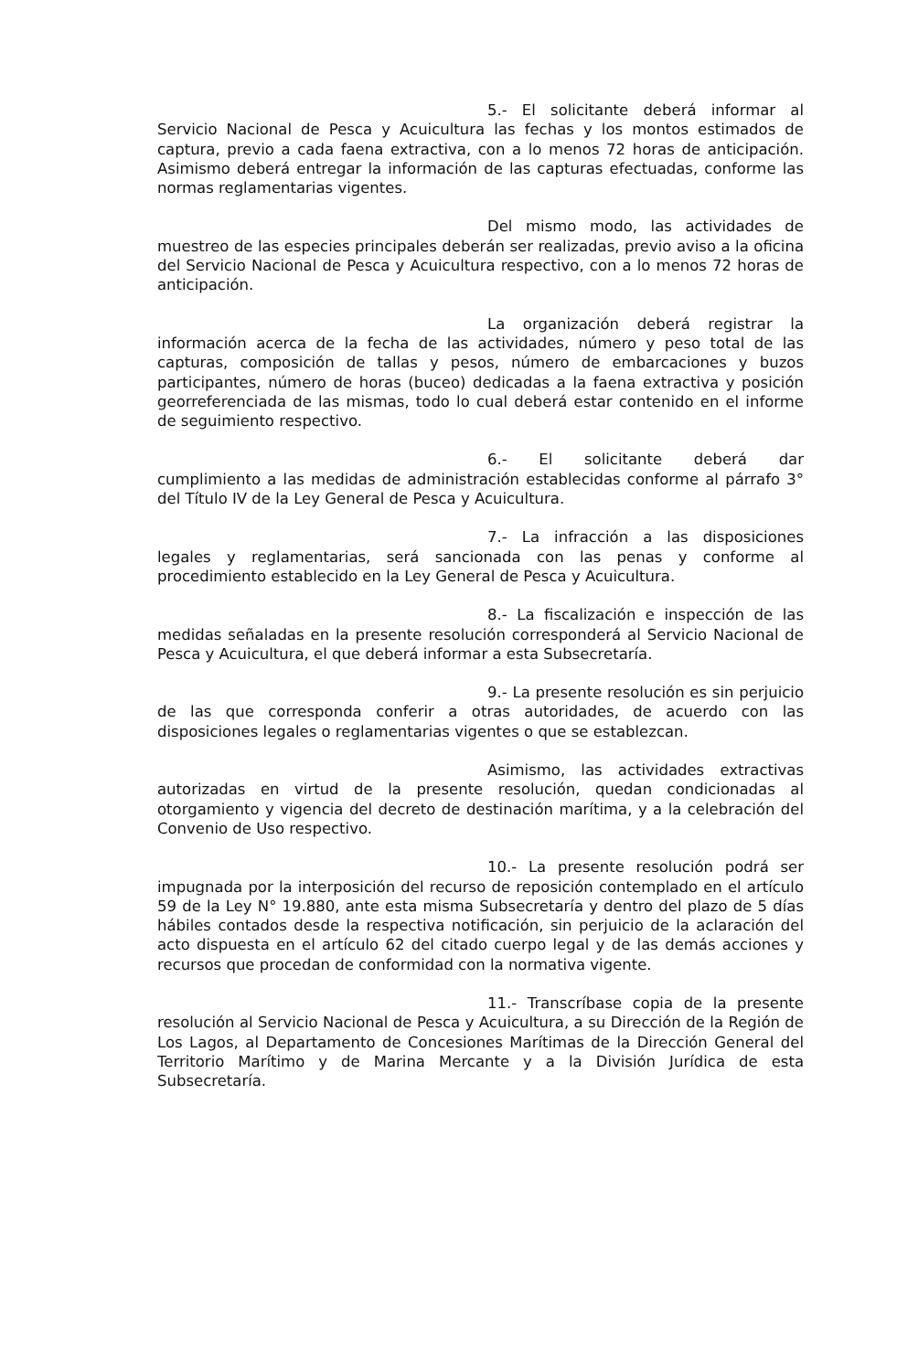5.- El solicitante deberá informar al Servicio Nacional de Pesca y Acuicultura las fechas y los montos estimados de captura, previo a cada faena extractiva, con a lo menos 72 horas de anticipación. Asimismo deberá entregar la información de las capturas efectuadas, conforme las normas reglamentarias vigentes.
Del mismo modo, las actividades de muestreo de las especies principales deberán ser realizadas, previo aviso a la oficina del Servicio Nacional de Pesca y Acuicultura respectivo, con a lo menos 72 horas de anticipación.
La organización deberá registrar la información acerca de la fecha de las actividades, número y peso total de las capturas, composición de tallas y pesos, número de embarcaciones y buzos participantes, número de horas (buceo) dedicadas a la faena extractiva y posición georreferenciada de las mismas, todo lo cual deberá estar contenido en el informe de seguimiento respectivo.
6.- El solicitante deberá dar cumplimiento a las medidas de administración establecidas conforme al párrafo 3° del Título IV de la Ley General de Pesca y Acuicultura.
7.- La infracción a las disposiciones legales y reglamentarias, será sancionada con las penas y conforme al procedimiento establecido en la Ley General de Pesca y Acuicultura.
8.- La fiscalización e inspección de las medidas señaladas en la presente resolución corresponderá al Servicio Nacional de Pesca y Acuicultura, el que deberá informar a esta Subsecretaría.
9.- La presente resolución es sin perjuicio de las que corresponda conferir a otras autoridades, de acuerdo con las disposiciones legales o reglamentarias vigentes o que se establezcan.
Asimismo, las actividades extractivas autorizadas en virtud de la presente resolución, quedan condicionadas al otorgamiento y vigencia del decreto de destinación marítima, y a la celebración del Convenio de Uso respectivo.
10.- La presente resolución podrá ser impugnada por la interposición del recurso de reposición contemplado en el artículo 59 de la Ley N° 19.880, ante esta misma Subsecretaría y dentro del plazo de 5 días hábiles contados desde la respectiva notificación, sin perjuicio de la aclaración del acto dispuesta en el artículo 62 del citado cuerpo legal y de las demás acciones y recursos que procedan de conformidad con la normativa vigente.
11.- Transcríbase copia de la presente resolución al Servicio Nacional de Pesca y Acuicultura, a su Dirección de la Región de Los Lagos, al Departamento de Concesiones Marítimas de la Dirección General del Territorio Marítimo y de Marina Mercante y a la División Jurídica de esta Subsecretaría.